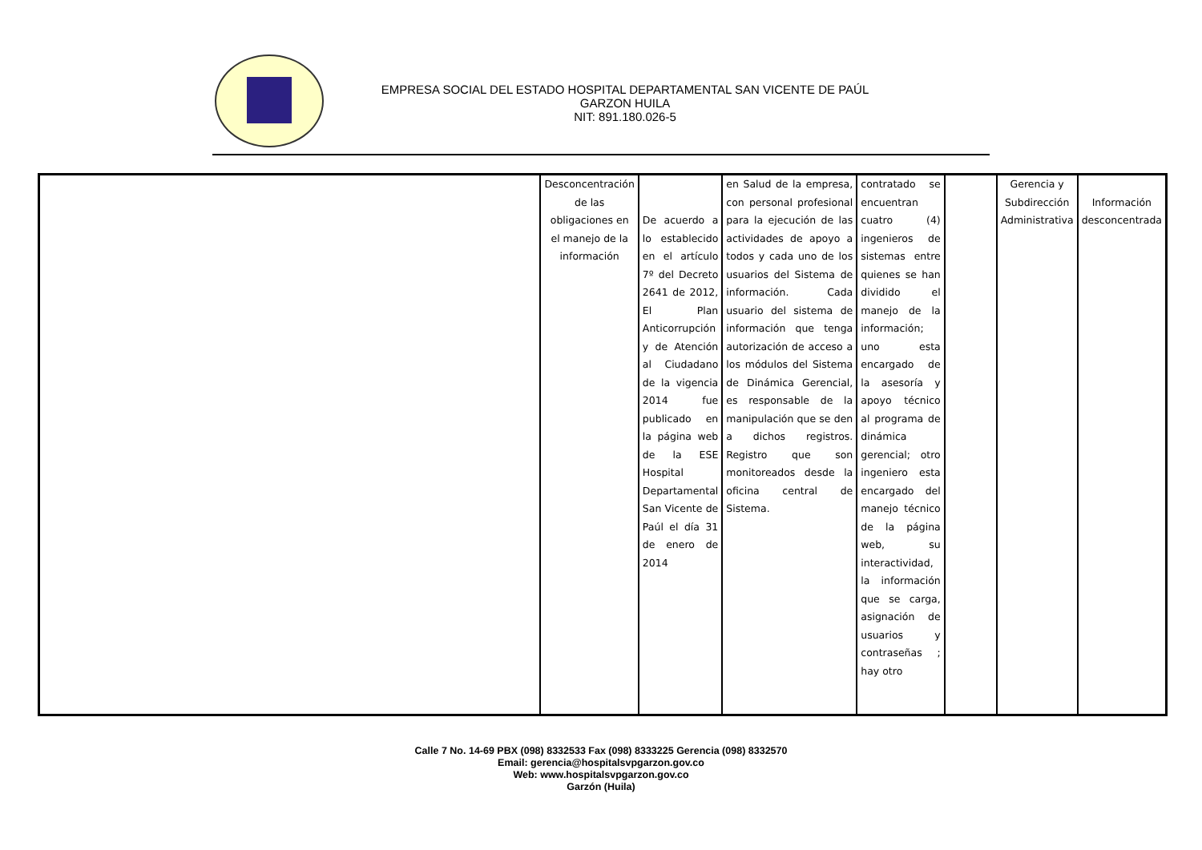EMPRESA SOCIAL DEL ESTADO HOSPITAL DEPARTAMENTAL SAN VICENTE DE PAÚL
GARZON HUILA
NIT: 891.180.026-5
| | Desconcentración de las obligaciones en el manejo de la información | De acuerdo a lo establecido en el artículo 7º del Decreto 2641 de 2012, El Plan Anticorrupción y de Atención al Ciudadano de la vigencia 2014 fue publicado en la página web de la ESE Hospital Departamental San Vicente de Paúl el día 31 de enero de 2014 | en Salud de la empresa, con personal profesional para la ejecución de las actividades de apoyo a todos y cada uno de los usuarios del Sistema de información. Cada usuario del sistema de información que tenga autorización de acceso a los módulos del Sistema de Dinámica Gerencial, es responsable de la manipulación que se den a dichos registros. Registro que son monitoreados desde la oficina central de Sistema. | contratado se encuentran cuatro (4) ingenieros de sistemas entre quienes se han dividido el manejo de la información; uno esta encargado de la asesoría y apoyo técnico al programa de dinámica gerencial; otro ingeniero esta encargado del manejo técnico de la página web, su interactividad, la información que se carga, asignación de usuarios y contraseñas ; hay otro | | Gerencia y Subdirección Administrativa | Información desconcentrada |
Calle 7 No. 14-69 PBX (098) 8332533 Fax (098) 8333225 Gerencia (098) 8332570
Email: gerencia@hospitalsvpgarzon.gov.co
Web: www.hospitalsvpgarzon.gov.co
Garzón (Huila)